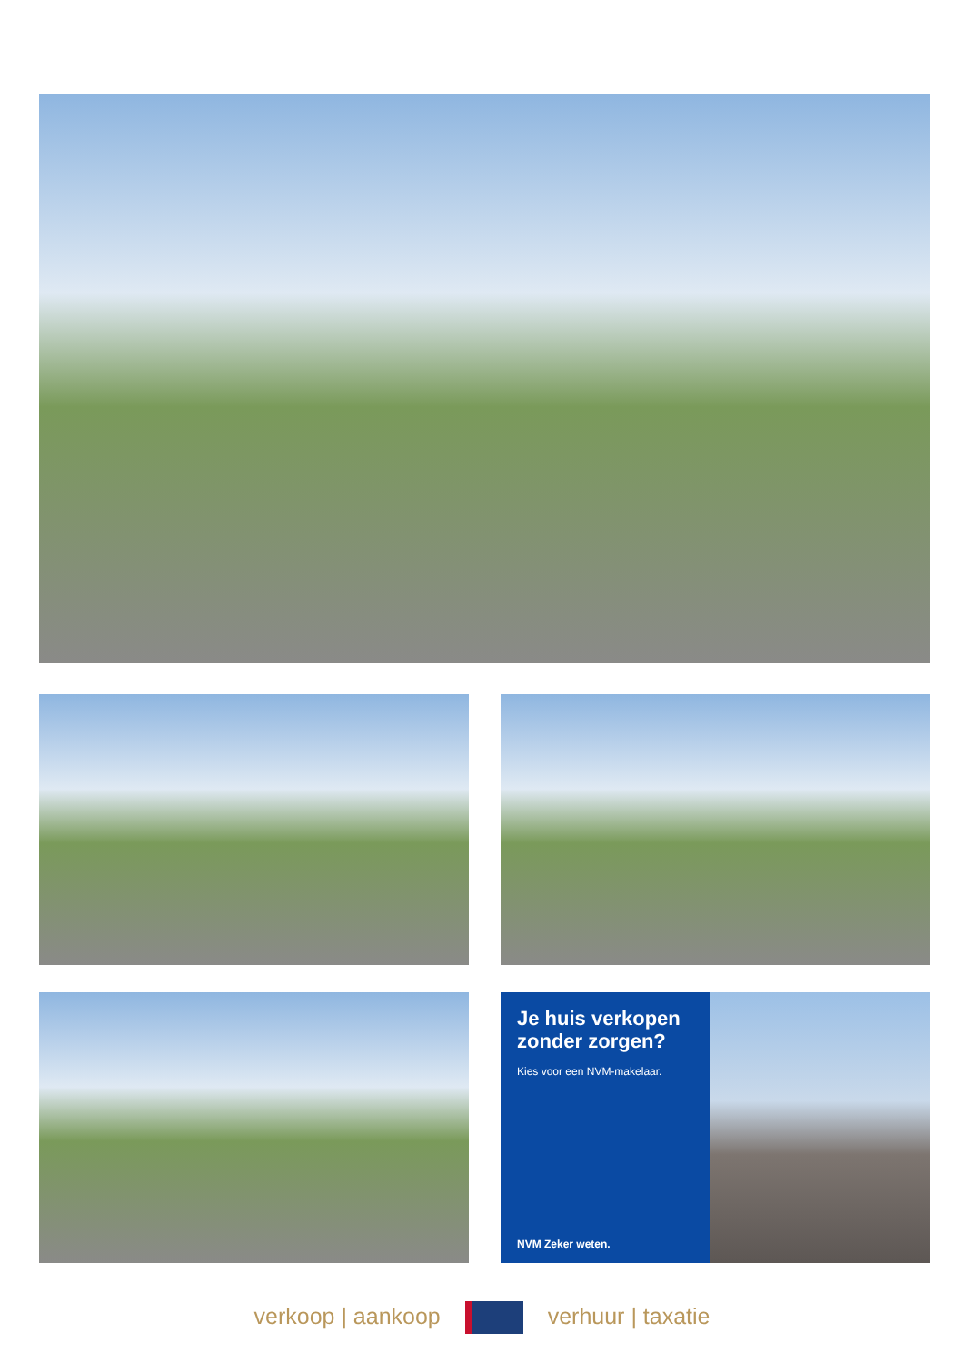Je huis verkopen zonder zorgen?
Kies voor een NVM-makelaar.
NVM Zeker weten.
verkoop | aankoop verhuur | taxatie